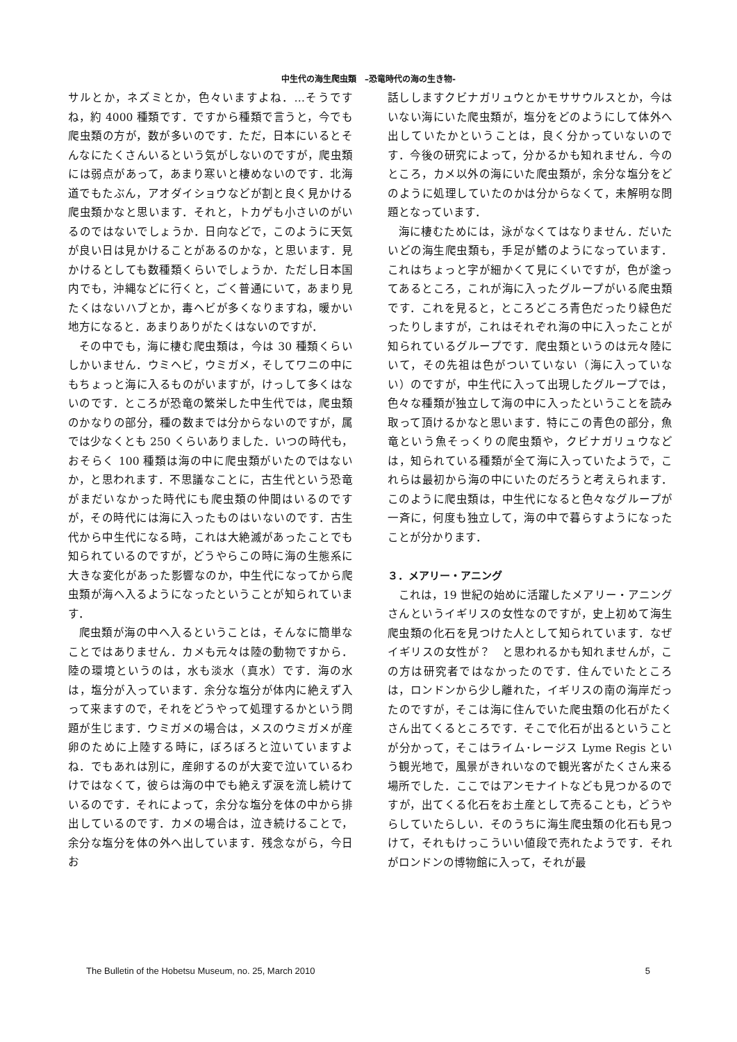中生代の海生爬虫類　–恐竜時代の海の生き物-
サルとか，ネズミとか，色々いますよね．…そうですね，約 4000 種類です．ですから種類で言うと，今でも爬虫類の方が，数が多いのです．ただ，日本にいるとそんなにたくさんいるという気がしないのですが，爬虫類には弱点があって，あまり寒いと棲めないのです．北海道でもたぶん，アオダイショウなどが割と良く見かける爬虫類かなと思います．それと，トカゲも小さいのがいるのではないでしょうか．日向などで，このように天気が良い日は見かけることがあるのかな，と思います．見かけるとしても数種類くらいでしょうか．ただし日本国内でも，沖縄などに行くと，ごく普通にいて，あまり見たくはないハブとか，毒ヘビが多くなりますね，暖かい地方になると．あまりありがたくはないのですが．
その中でも，海に棲む爬虫類は，今は 30 種類くらいしかいません．ウミヘビ，ウミガメ，そしてワニの中にもちょっと海に入るものがいますが，けっして多くはないのです．ところが恐竜の繁栄した中生代では，爬虫類のかなりの部分，種の数までは分からないのですが，属では少なくとも 250 くらいありました．いつの時代も，おそらく 100 種類は海の中に爬虫類がいたのではないか，と思われます．不思議なことに，古生代という恐竜がまだいなかった時代にも爬虫類の仲間はいるのですが，その時代には海に入ったものはいないのです．古生代から中生代になる時，これは大絶滅があったことでも知られているのですが，どうやらこの時に海の生態系に大きな変化があった影響なのか，中生代になってから爬虫類が海へ入るようになったということが知られています．
爬虫類が海の中へ入るということは，そんなに簡単なことではありません．カメも元々は陸の動物ですから．陸の環境というのは，水も淡水（真水）です．海の水は，塩分が入っています．余分な塩分が体内に絶えず入って来ますので，それをどうやって処理するかという問題が生じます．ウミガメの場合は，メスのウミガメが産卵のために上陸する時に，ぼろぼろと泣いていますよね．でもあれは別に，産卵するのが大変で泣いているわけではなくて，彼らは海の中でも絶えず涙を流し続けているのです．それによって，余分な塩分を体の中から排出しているのです．カメの場合は，泣き続けることで，余分な塩分を体の外へ出しています．残念ながら，今日お
話ししますクビナガリュウとかモササウルスとか，今はいない海にいた爬虫類が，塩分をどのようにして体外へ出していたかということは，良く分かっていないのです．今後の研究によって，分かるかも知れません．今のところ，カメ以外の海にいた爬虫類が，余分な塩分をどのように処理していたのかは分からなくて，未解明な問題となっています．
海に棲むためには，泳がなくてはなりません．だいたいどの海生爬虫類も，手足が鰭のようになっています．これはちょっと字が細かくて見にくいですが，色が塗ってあるところ，これが海に入ったグループがいる爬虫類です．これを見ると，ところどころ青色だったり緑色だったりしますが，これはそれぞれ海の中に入ったことが知られているグループです．爬虫類というのは元々陸にいて，その先祖は色がついていない（海に入っていない）のですが，中生代に入って出現したグループでは，色々な種類が独立して海の中に入ったということを読み取って頂けるかなと思います．特にこの青色の部分，魚竜という魚そっくりの爬虫類や，クビナガリュウなどは，知られている種類が全て海に入っていたようで，これらは最初から海の中にいたのだろうと考えられます．このように爬虫類は，中生代になると色々なグループが一斉に，何度も独立して，海の中で暮らすようになったことが分かります．
３．メアリー・アニング
これは，19 世紀の始めに活躍したメアリー・アニングさんというイギリスの女性なのですが，史上初めて海生爬虫類の化石を見つけた人として知られています．なぜイギリスの女性が？　と思われるかも知れませんが，この方は研究者ではなかったのです．住んでいたところは，ロンドンから少し離れた，イギリスの南の海岸だったのですが，そこは海に住んでいた爬虫類の化石がたくさん出てくるところです．そこで化石が出るということが分かって，そこはライム･レージス Lyme Regis という観光地で，風景がきれいなので観光客がたくさん来る場所でした．ここではアンモナイトなども見つかるのですが，出てくる化石をお土産として売ることも，どうやらしていたらしい．そのうちに海生爬虫類の化石も見つけて，それもけっこういい値段で売れたようです．それがロンドンの博物館に入って，それが最
The Bulletin of the Hobetsu Museum, no. 25, March 2010 5